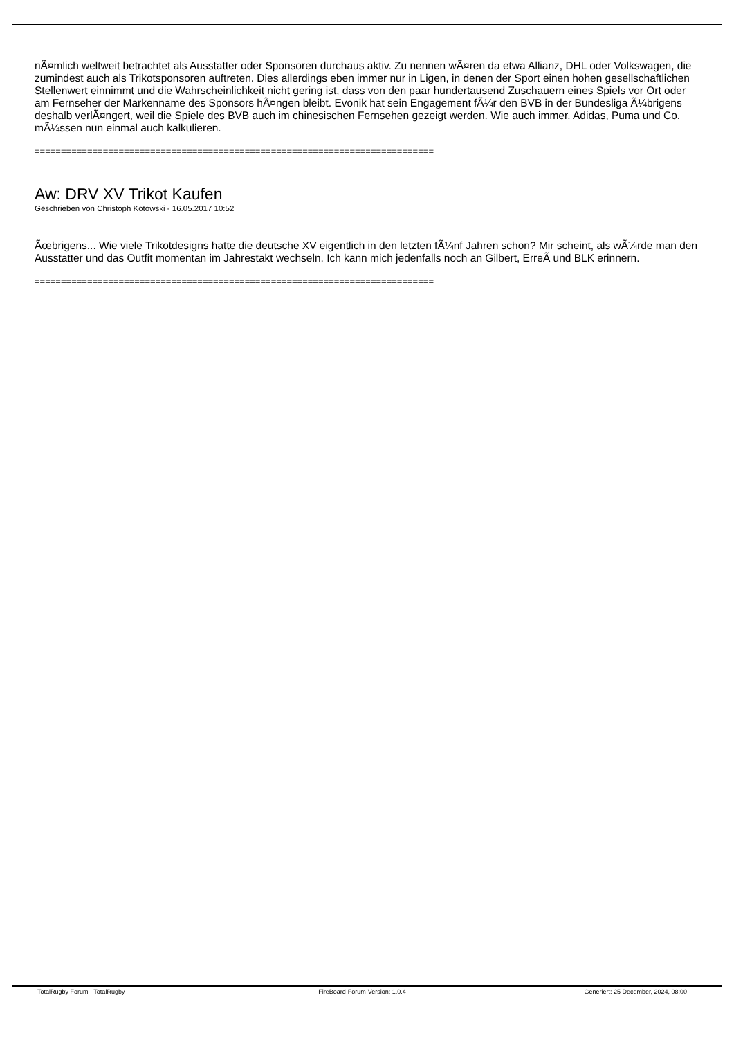nÃ¤mlich weltweit betrachtet als Ausstatter oder Sponsoren durchaus aktiv. Zu nennen wÃ¤ren da etwa Allianz, DHL oder Volkswagen, die zumindest auch als Trikotsponsoren auftreten. Dies allerdings eben immer nur in Ligen, in denen der Sport einen hohen gesellschaftlichen Stellenwert einnimmt und die Wahrscheinlichkeit nicht gering ist, dass von den paar hundertausend Zuschauern eines Spiels vor Ort oder am Fernseher der Markenname des Sponsors hÃ¤ngen bleibt. Evonik hat sein Engagement fÃ¼r den BVB in der Bundesliga Ã¼brigens deshalb verlÃ¤ngert, weil die Spiele des BVB auch im chinesischen Fernsehen gezeigt werden. Wie auch immer. Adidas, Puma und Co. mÃ¼ssen nun einmal auch kalkulieren.
============================================================================
Aw: DRV XV Trikot Kaufen
Geschrieben von Christoph Kotowski - 16.05.2017 10:52
Ãœbrigens... Wie viele Trikotdesigns hatte die deutsche XV eigentlich in den letzten fÃ¼nf Jahren schon? Mir scheint, als wÃ¼rde man den Ausstatter und das Outfit momentan im Jahrestakt wechseln. Ich kann mich jedenfalls noch an Gilbert, ErreÃ und BLK erinnern.
============================================================================
TotalRugby Forum - TotalRugby FireBoard-Forum-Version: 1.0.4 Generiert: 25 December, 2024, 08:00